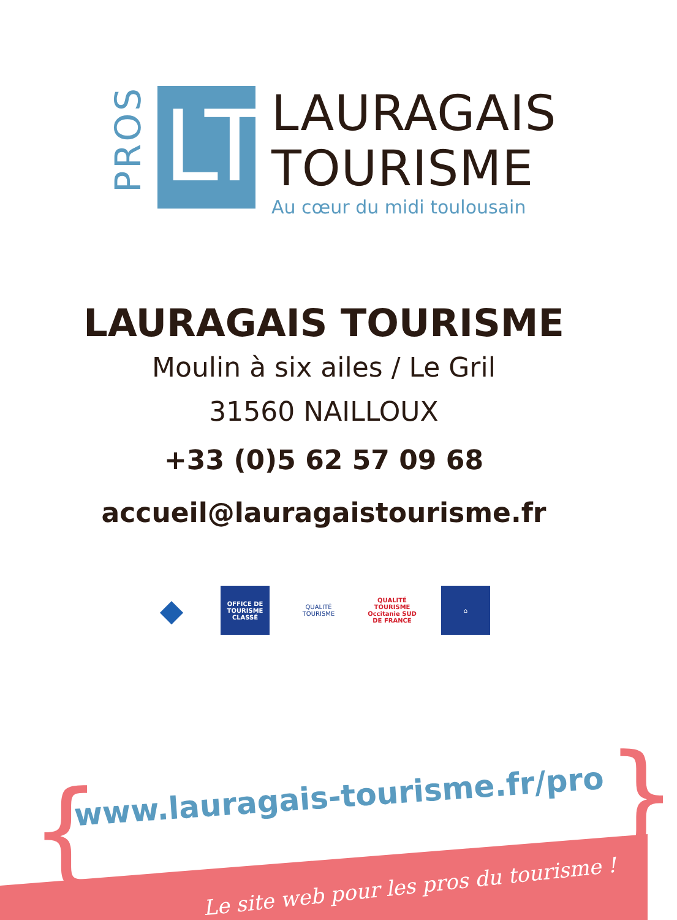PROS
LT
LAURAGAIS
TOURISME
Au cœur du midi toulousain
LAURAGAIS TOURISME
Moulin à six ailes / Le Gril
31560 NAILLOUX
+33 (0)5 62 57 09 68
accueil@lauragaistourisme.fr
◆
OFFICE DE TOURISME CLASSÉ
QUALITÉ TOURISME
QUALITÉ TOURISME Occitanie SUD DE FRANCE
⌂
{ }
www.lauragais-tourisme.fr/pro
Le site web pour les pros du tourisme !